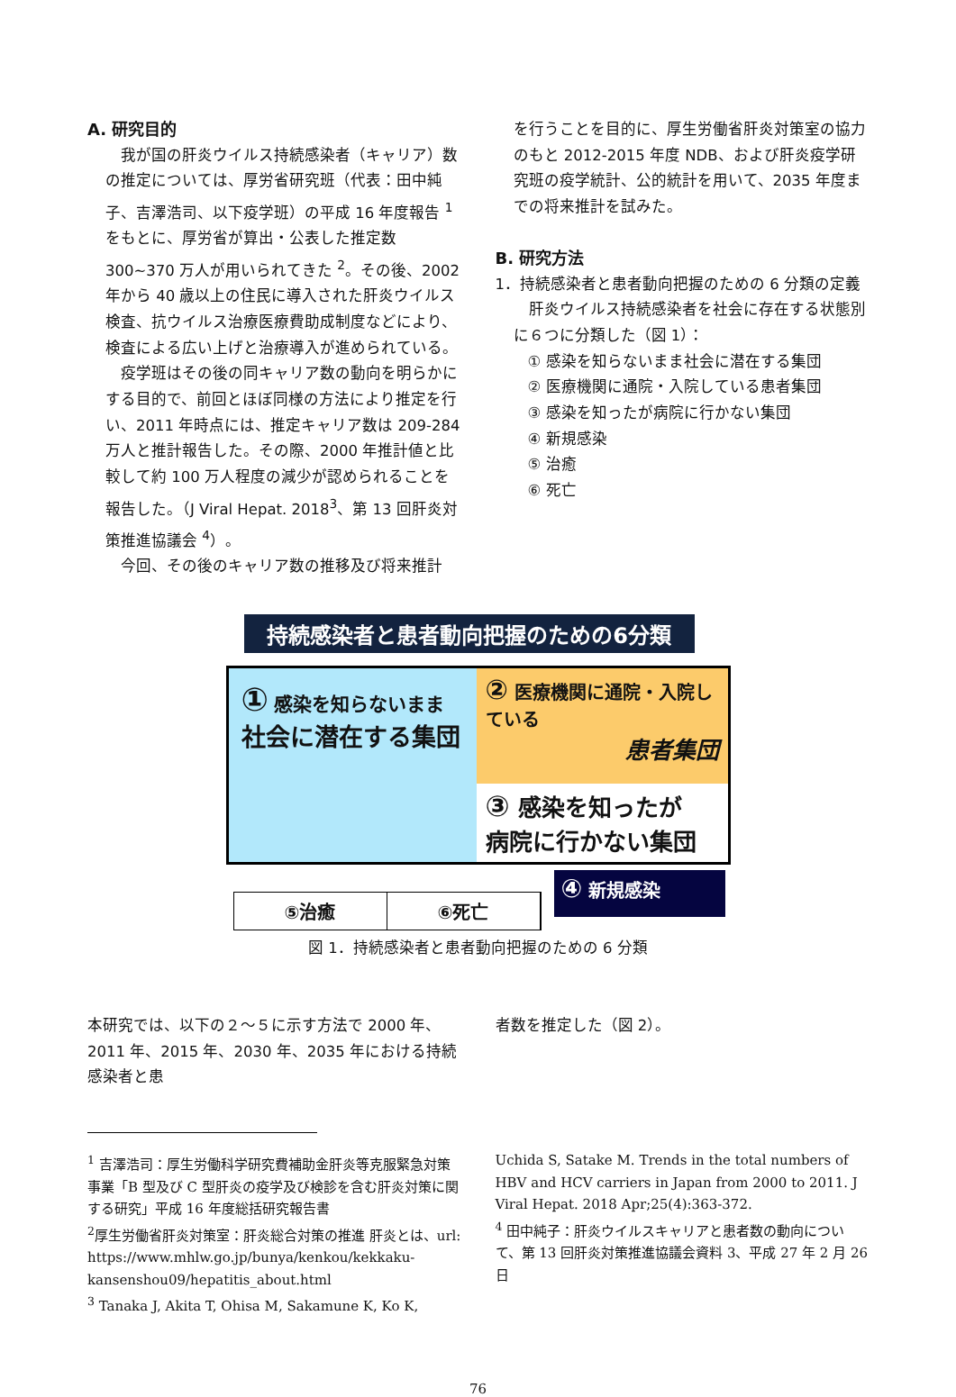A. 研究目的
　我が国の肝炎ウイルス持続感染者（キャリア）数の推定については、厚労省研究班（代表：田中純子、吉澤浩司、以下疫学班）の平成 16 年度報告 <sup>1</sup>をもとに、厚労省が算出・公表した推定数 300~370 万人が用いられてきた <sup>2</sup>。その後、2002 年から 40 歳以上の住民に導入された肝炎ウイルス検査、抗ウイルス治療医療費助成制度などにより、検査による広い上げと治療導入が進められている。
　疫学班はその後の同キャリア数の動向を明らかにする目的で、前回とほぼ同様の方法により推定を行い、2011 年時点には、推定キャリア数は 209-284 万人と推計報告した。その際、2000 年推計値と比較して約 100 万人程度の減少が認められることを報告した。（J Viral Hepat. 2018<sup>3</sup>、第 13 回肝炎対策推進協議会 <sup>4</sup>）。
　今回、その後のキャリア数の推移及び将来推計
を行うことを目的に、厚生労働省肝炎対策室の協力のもと 2012-2015 年度 NDB、および肝炎疫学研究班の疫学統計、公的統計を用いて、2035 年度までの将来推計を試みた。
B. 研究方法
1．持続感染者と患者動向把握のための 6 分類の定義
　肝炎ウイルス持続感染者を社会に存在する状態別に６つに分類した（図 1）：
① 感染を知らないまま社会に潜在する集団
② 医療機関に通院・入院している患者集団
③ 感染を知ったが病院に行かない集団
④ 新規感染
⑤ 治癒
⑥ 死亡
持続感染者と患者動向把握のための6分類
① 感染を知らないまま
社会に潜在する集団
② 医療機関に通院・入院している
患者集団
③ 感染を知ったが
病院に行かない集団
⑤治癒 ⑥死亡
④ 新規感染
図 1．持続感染者と患者動向把握のための 6 分類
本研究では、以下の２～５に示す方法で 2000 年、2011 年、2015 年、2030 年、2035 年における持続感染者と患
者数を推定した（図 2）。
<sup>1</sup> 吉澤浩司：厚生労働科学研究費補助金肝炎等克服緊急対策事業「B 型及び C 型肝炎の疫学及び検診を含む肝炎対策に関する研究」平成 16 年度総括研究報告書
<sup>2</sup> 厚生労働省肝炎対策室：肝炎総合対策の推進 肝炎とは、url: https://www.mhlw.go.jp/bunya/kenkou/kekkaku-kansenshou09/hepatitis_about.html
<sup>3</sup> Tanaka J, Akita T, Ohisa M, Sakamune K, Ko K,
Uchida S, Satake M. Trends in the total numbers of HBV and HCV carriers in Japan from 2000 to 2011. J Viral Hepat. 2018 Apr;25(4):363-372.
<sup>4</sup> 田中純子：肝炎ウイルスキャリアと患者数の動向について、第 13 回肝炎対策推進協議会資料 3、平成 27 年 2 月 26 日
76